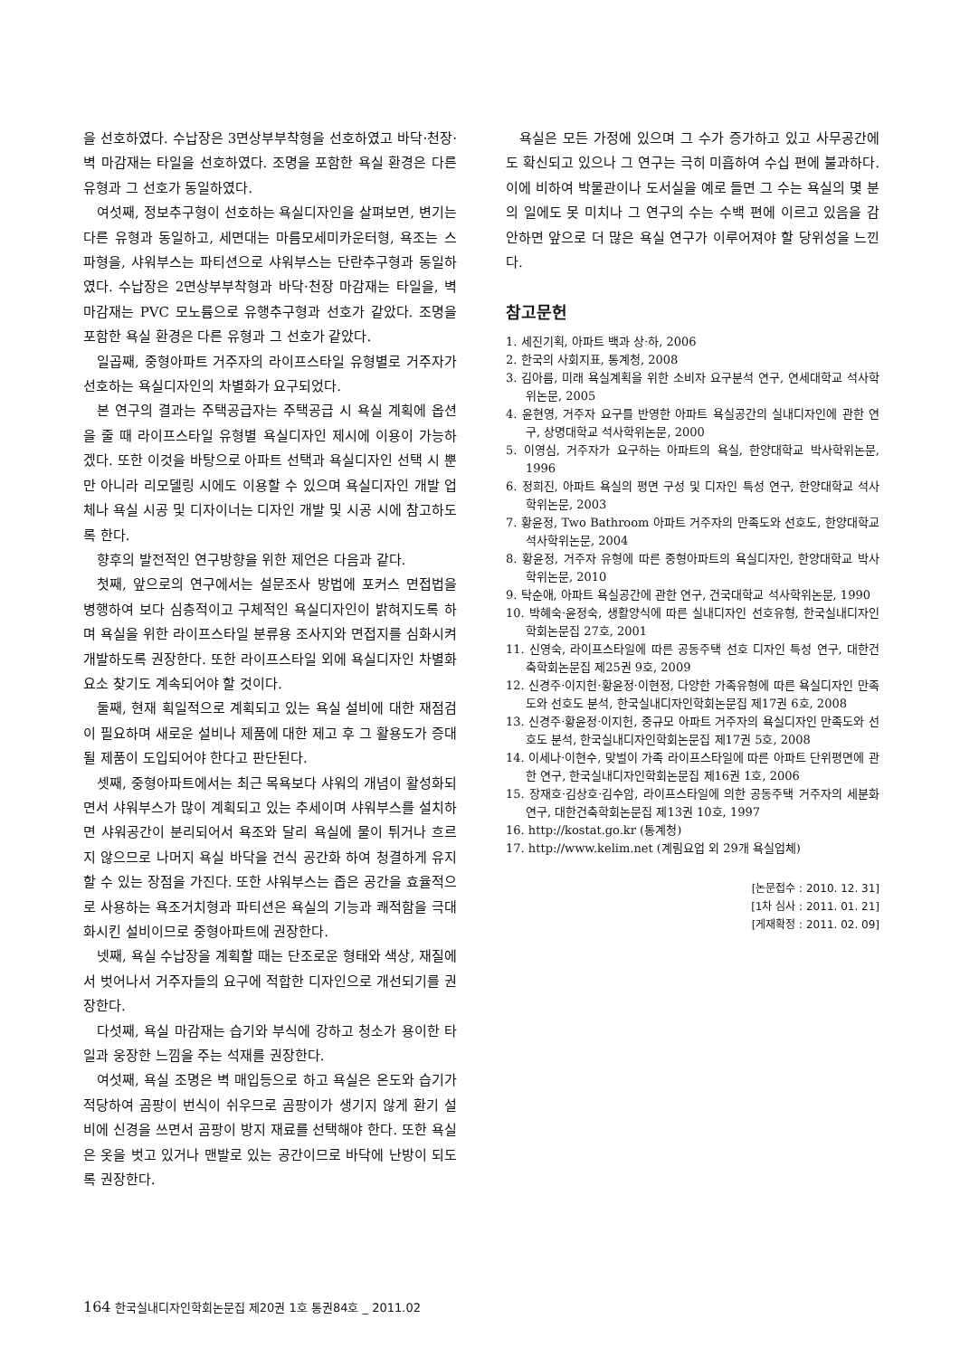을 선호하였다. 수납장은 3면상부부착형을 선호하였고 바닥·천장·벽 마감재는 타일을 선호하였다. 조명을 포함한 욕실 환경은 다른 유형과 그 선호가 동일하였다.
여섯째, 정보추구형이 선호하는 욕실디자인을 살펴보면, 변기는 다른 유형과 동일하고, 세면대는 마름모세미카운터형, 욕조는 스파형을, 샤워부스는 파티션으로 샤워부스는 단란추구형과 동일하였다. 수납장은 2면상부부착형과 바닥·천장 마감재는 타일을, 벽 마감재는 PVC 모노륨으로 유행추구형과 선호가 같았다. 조명을 포함한 욕실 환경은 다른 유형과 그 선호가 같았다.
일곱째, 중형아파트 거주자의 라이프스타일 유형별로 거주자가 선호하는 욕실디자인의 차별화가 요구되었다.
본 연구의 결과는 주택공급자는 주택공급 시 욕실 계획에 옵션을 줄 때 라이프스타일 유형별 욕실디자인 제시에 이용이 가능하겠다. 또한 이것을 바탕으로 아파트 선택과 욕실디자인 선택 시 뿐만 아니라 리모델링 시에도 이용할 수 있으며 욕실디자인 개발 업체나 욕실 시공 및 디자이너는 디자인 개발 및 시공 시에 참고하도록 한다.
향후의 발전적인 연구방향을 위한 제언은 다음과 같다.
첫째, 앞으로의 연구에서는 설문조사 방법에 포커스 면접법을 병행하여 보다 심층적이고 구체적인 욕실디자인이 밝혀지도록 하며 욕실을 위한 라이프스타일 분류용 조사지와 면접지를 심화시켜 개발하도록 권장한다. 또한 라이프스타일 외에 욕실디자인 차별화 요소 찾기도 계속되어야 할 것이다.
둘째, 현재 획일적으로 계획되고 있는 욕실 설비에 대한 재점검이 필요하며 새로운 설비나 제품에 대한 제고 후 그 활용도가 증대될 제품이 도입되어야 한다고 판단된다.
셋째, 중형아파트에서는 최근 목욕보다 샤워의 개념이 활성화되면서 샤워부스가 많이 계획되고 있는 추세이며 샤워부스를 설치하면 샤워공간이 분리되어서 욕조와 달리 욕실에 물이 튀거나 흐르지 않으므로 나머지 욕실 바닥을 건식 공간화 하여 청결하게 유지할 수 있는 장점을 가진다. 또한 샤워부스는 좁은 공간을 효율적으로 사용하는 욕조거치형과 파티션은 욕실의 기능과 쾌적함을 극대화시킨 설비이므로 중형아파트에 권장한다.
넷째, 욕실 수납장을 계획할 때는 단조로운 형태와 색상, 재질에서 벗어나서 거주자들의 요구에 적합한 디자인으로 개선되기를 권장한다.
다섯째, 욕실 마감재는 습기와 부식에 강하고 청소가 용이한 타일과 웅장한 느낌을 주는 석재를 권장한다.
여섯째, 욕실 조명은 벽 매입등으로 하고 욕실은 온도와 습기가 적당하여 곰팡이 번식이 쉬우므로 곰팡이가 생기지 않게 환기 설비에 신경을 쓰면서 곰팡이 방지 재료를 선택해야 한다. 또한 욕실은 옷을 벗고 있거나 맨발로 있는 공간이므로 바닥에 난방이 되도록 권장한다.
욕실은 모든 가정에 있으며 그 수가 증가하고 있고 사무공간에도 확신되고 있으나 그 연구는 극히 미흡하여 수십 편에 불과하다. 이에 비하여 박물관이나 도서실을 예로 들면 그 수는 욕실의 몇 분의 일에도 못 미치나 그 연구의 수는 수백 편에 이르고 있음을 감안하면 앞으로 더 많은 욕실 연구가 이루어져야 할 당위성을 느낀다.
참고문헌
1. 세진기획, 아파트 백과 상·하, 2006
2. 한국의 사회지표, 통계청, 2008
3. 김아름, 미래 욕실계획을 위한 소비자 요구분석 연구, 연세대학교 석사학위논문, 2005
4. 윤현영, 거주자 요구를 반영한 아파트 욕실공간의 실내디자인에 관한 연구, 상명대학교 석사학위논문, 2000
5. 이영심, 거주자가 요구하는 아파트의 욕실, 한양대학교 박사학위논문, 1996
6. 정희진, 아파트 욕실의 평면 구성 및 디자인 특성 연구, 한양대학교 석사학위논문, 2003
7. 황윤정, Two Bathroom 아파트 거주자의 만족도와 선호도, 한양대학교 석사학위논문, 2004
8. 황윤정, 거주자 유형에 따른 중형아파트의 욕실디자인, 한양대학교 박사학위논문, 2010
9. 탁순애, 아파트 욕실공간에 관한 연구, 건국대학교 석사학위논문, 1990
10. 박혜숙·윤정숙, 생활양식에 따른 실내디자인 선호유형, 한국실내디자인학회논문집 27호, 2001
11. 신영숙, 라이프스타일에 따른 공동주택 선호 디자인 특성 연구, 대한건축학회논문집 제25권 9호, 2009
12. 신경주·이지헌·황윤정·이현정, 다양한 가족유형에 따른 욕실디자인 만족도와 선호도 분석, 한국실내디자인학회논문집 제17권 6호, 2008
13. 신경주·황윤정·이지헌, 중규모 아파트 거주자의 욕실디자인 만족도와 선호도 분석, 한국실내디자인학회논문집 제17권 5호, 2008
14. 이세나·이현수, 맞벌이 가족 라이프스타일에 따른 아파트 단위평면에 관한 연구, 한국실내디자인학회논문집 제16권 1호, 2006
15. 장재호·김상호·김수암, 라이프스타일에 의한 공동주택 거주자의 세분화 연구, 대한건축학회논문집 제13권 10호, 1997
16. http://kostat.go.kr (통계청)
17. http://www.kelim.net (계림요업 외 29개 욕실업체)
[논문접수 : 2010. 12. 31]
[1차 심사 : 2011. 01. 21]
[게재확정 : 2011. 02. 09]
164 한국실내디자인학회논문집 제20권 1호 통권84호 _ 2011.02